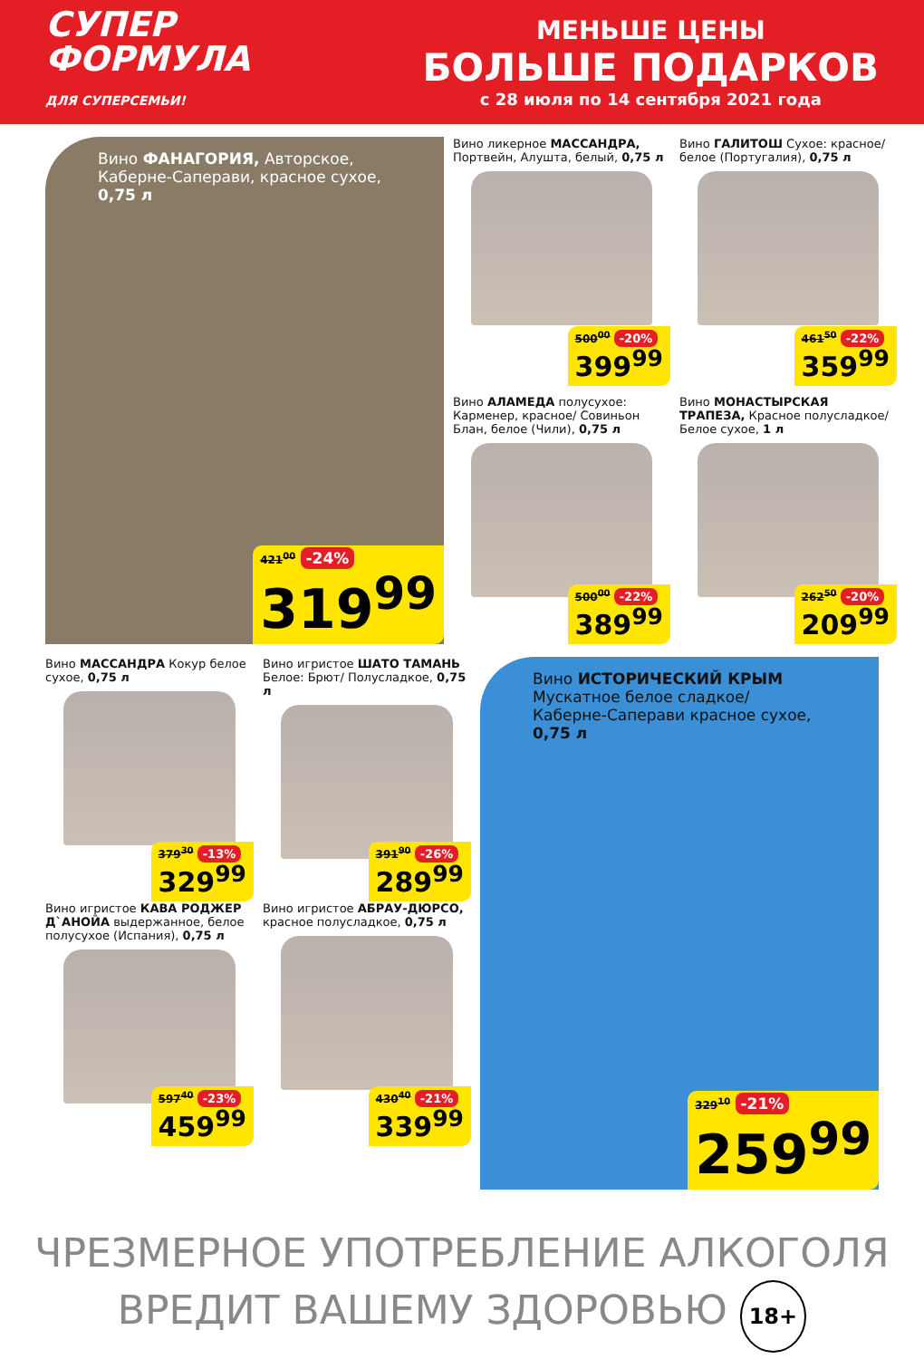СУПЕР
ФОРМУЛА
ДЛЯ СУПЕРСЕМЬИ!
МЕНЬШЕ ЦЕНЫ
БОЛЬШЕ ПОДАРКОВ
с 28 июля по 14 сентября 2021 года
Вино ФАНАГОРИЯ, Авторское, Каберне-Саперави, красное сухое, 0,75 л
421<sup>00</sup> -24%
319<sup>99</sup>
Вино ликерное МАССАНДРА, Портвейн, Алушта, белый, 0,75 л
500<sup>00</sup> -20%
399<sup>99</sup>
Вино ГАЛИТОШ Сухое: красное/ белое (Португалия), 0,75 л
461<sup>50</sup> -22%
359<sup>99</sup>
Вино АЛАМЕДА полусухое: Карменер, красное/ Совиньон Блан, белое (Чили), 0,75 л
500<sup>00</sup> -22%
389<sup>99</sup>
Вино МОНАСТЫРСКАЯ ТРАПЕЗА, Красное полуслад­кое/ Белое сухое, 1 л
262<sup>50</sup> -20%
209<sup>99</sup>
Вино МАССАНДРА Кокур белое сухое, 0,75 л
379<sup>30</sup> -13%
329<sup>99</sup>
Вино игристое КАВА РОДЖЕР Д`АНОЙА выдержанное, белое полусухое (Испания), 0,75 л
597<sup>40</sup> -23%
459<sup>99</sup>
Вино игристое ШАТО ТАМАНЬ Белое: Брют/ Полусладкое, 0,75 л
391<sup>90</sup> -26%
289<sup>99</sup>
Вино игристое АБРАУ-ДЮРСО, красное полусладкое, 0,75 л
430<sup>40</sup> -21%
339<sup>99</sup>
Вино ИСТОРИЧЕСКИЙ КРЫМ Мускатное белое сладкое/ Каберне-Саперави красное сухое, 0,75 л
329<sup>10</sup> -21%
259<sup>99</sup>
ЧРЕЗМЕРНОЕ УПОТРЕБЛЕНИЕ АЛКОГОЛЯ
ВРЕДИТ ВАШЕМУ ЗДОРОВЬЮ 18+